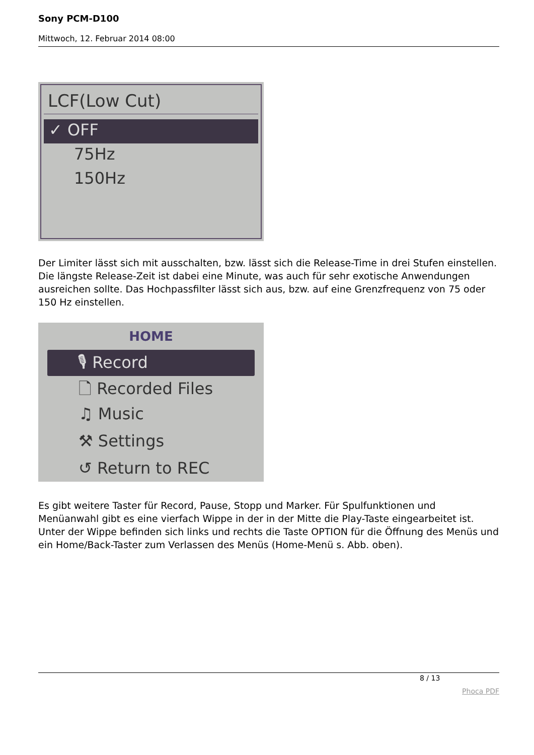Sony PCM-D100
Mittwoch, 12. Februar 2014 08:00
LCF(Low Cut)
✓ OFF
75Hz
150Hz
Der Limiter lässt sich mit ausschalten, bzw. lässt sich die Release-Time in drei Stufen einstellen. Die längste Release-Zeit ist dabei eine Minute, was auch für sehr exotische Anwendungen ausreichen sollte. Das Hochpassfilter lässt sich aus, bzw. auf eine Grenzfrequenz von 75 oder 150 Hz einstellen.
HOME
🎙 Record
🗋 Recorded Files
♫ Music
⚒ Settings
↺ Return to REC
Es gibt weitere Taster für Record, Pause, Stopp und Marker. Für Spulfunktionen und Menüanwahl gibt es eine vierfach Wippe in der in der Mitte die Play-Taste eingearbeitet ist. Unter der Wippe befinden sich links und rechts die Taste OPTION für die Öffnung des Menüs und ein Home/Back-Taster zum Verlassen des Menüs (Home-Menü s. Abb. oben).
8 / 13
Phoca PDF